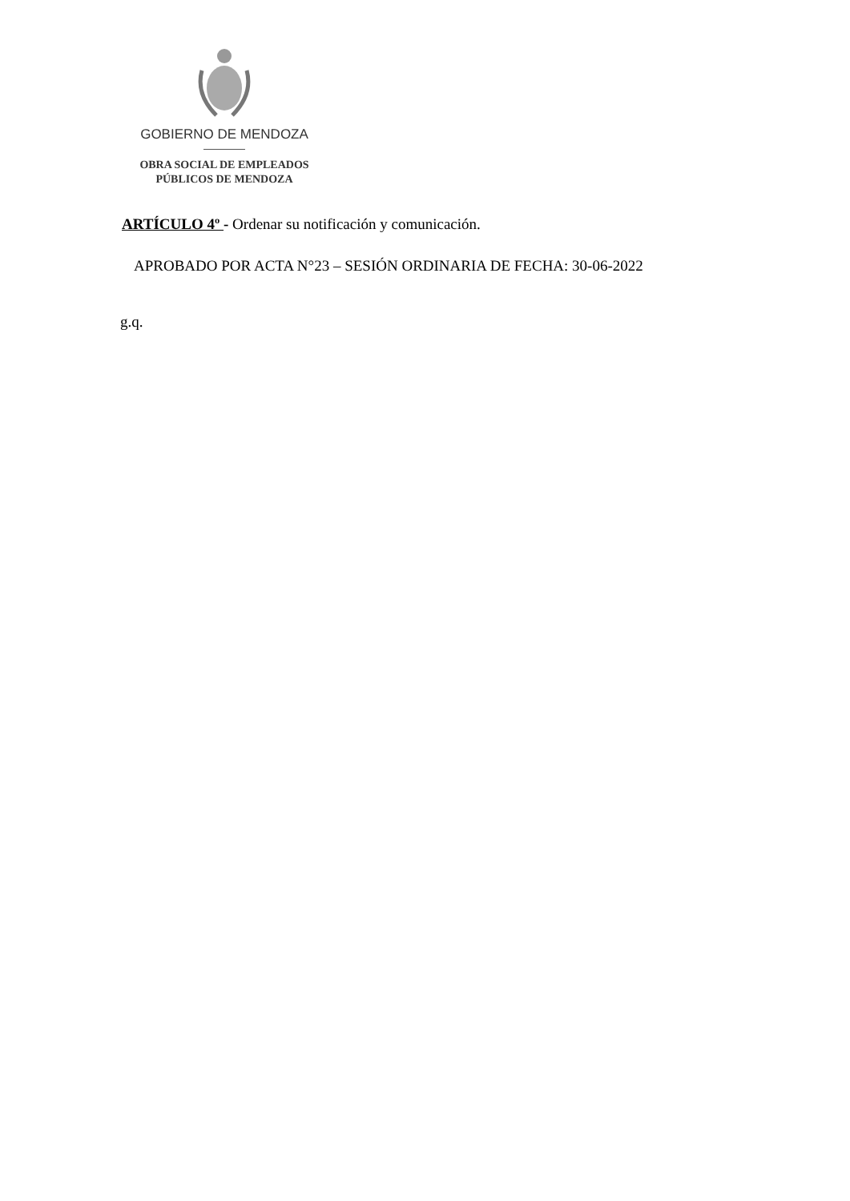GOBIERNO DE MENDOZA
OBRA SOCIAL DE EMPLEADOS
PÚBLICOS DE MENDOZA
ARTÍCULO 4º - Ordenar su notificación y comunicación.
APROBADO POR ACTA N°23 – SESIÓN ORDINARIA DE FECHA: 30-06-2022
g.q.